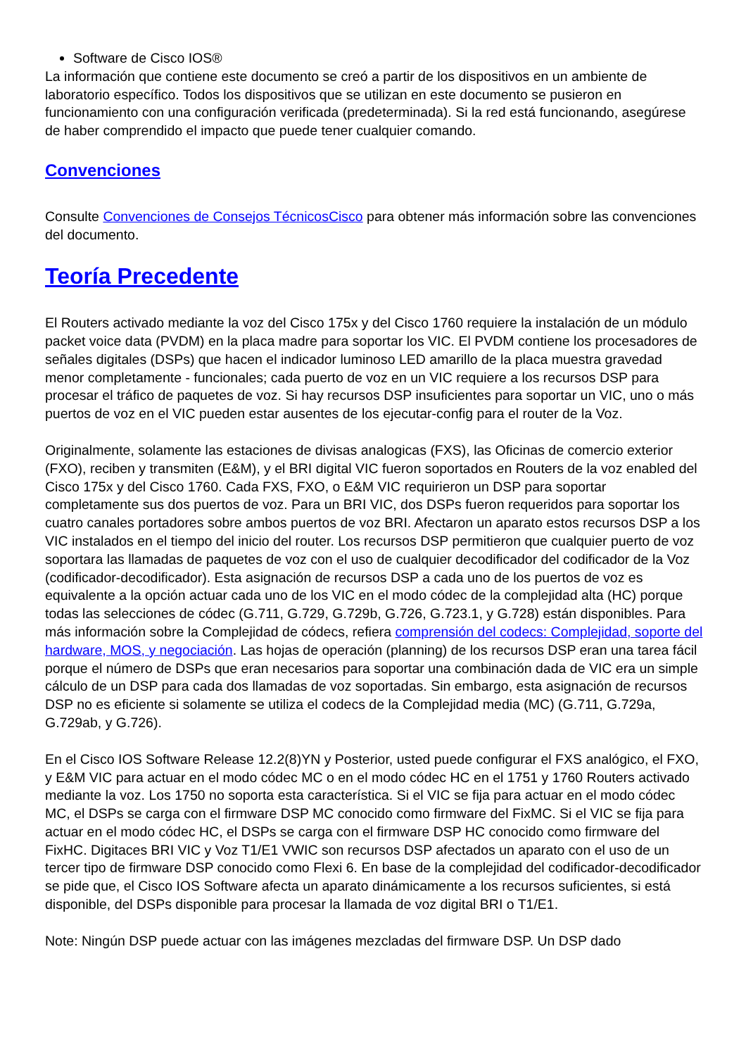Software de Cisco IOS®
La información que contiene este documento se creó a partir de los dispositivos en un ambiente de laboratorio específico. Todos los dispositivos que se utilizan en este documento se pusieron en funcionamiento con una configuración verificada (predeterminada). Si la red está funcionando, asegúrese de haber comprendido el impacto que puede tener cualquier comando.
Convenciones
Consulte Convenciones de Consejos TécnicosCisco para obtener más información sobre las convenciones del documento.
Teoría Precedente
El Routers activado mediante la voz del Cisco 175x y del Cisco 1760 requiere la instalación de un módulo packet voice data (PVDM) en la placa madre para soportar los VIC. El PVDM contiene los procesadores de señales digitales (DSPs) que hacen el indicador luminoso LED amarillo de la placa muestra gravedad menor completamente - funcionales; cada puerto de voz en un VIC requiere a los recursos DSP para procesar el tráfico de paquetes de voz. Si hay recursos DSP insuficientes para soportar un VIC, uno o más puertos de voz en el VIC pueden estar ausentes de los ejecutar-config para el router de la Voz.
Originalmente, solamente las estaciones de divisas analogicas (FXS), las Oficinas de comercio exterior (FXO), reciben y transmiten (E&M), y el BRI digital VIC fueron soportados en Routers de la voz enabled del Cisco 175x y del Cisco 1760. Cada FXS, FXO, o E&M VIC requirieron un DSP para soportar completamente sus dos puertos de voz. Para un BRI VIC, dos DSPs fueron requeridos para soportar los cuatro canales portadores sobre ambos puertos de voz BRI. Afectaron un aparato estos recursos DSP a los VIC instalados en el tiempo del inicio del router. Los recursos DSP permitieron que cualquier puerto de voz soportara las llamadas de paquetes de voz con el uso de cualquier decodificador del codificador de la Voz (codificador-decodificador). Esta asignación de recursos DSP a cada uno de los puertos de voz es equivalente a la opción actuar cada uno de los VIC en el modo códec de la complejidad alta (HC) porque todas las selecciones de códec (G.711, G.729, G.729b, G.726, G.723.1, y G.728) están disponibles. Para más información sobre la Complejidad de códecs, refiera comprensión del codecs: Complejidad, soporte del hardware, MOS, y negociación. Las hojas de operación (planning) de los recursos DSP eran una tarea fácil porque el número de DSPs que eran necesarios para soportar una combinación dada de VIC era un simple cálculo de un DSP para cada dos llamadas de voz soportadas. Sin embargo, esta asignación de recursos DSP no es eficiente si solamente se utiliza el codecs de la Complejidad media (MC) (G.711, G.729a, G.729ab, y G.726).
En el Cisco IOS Software Release 12.2(8)YN y Posterior, usted puede configurar el FXS analógico, el FXO, y E&M VIC para actuar en el modo códec MC o en el modo códec HC en el 1751 y 1760 Routers activado mediante la voz. Los 1750 no soporta esta característica. Si el VIC se fija para actuar en el modo códec MC, el DSPs se carga con el firmware DSP MC conocido como firmware del FixMC. Si el VIC se fija para actuar en el modo códec HC, el DSPs se carga con el firmware DSP HC conocido como firmware del FixHC. Digitaces BRI VIC y Voz T1/E1 VWIC son recursos DSP afectados un aparato con el uso de un tercer tipo de firmware DSP conocido como Flexi 6. En base de la complejidad del codificador-decodificador se pide que, el Cisco IOS Software afecta un aparato dinámicamente a los recursos suficientes, si está disponible, del DSPs disponible para procesar la llamada de voz digital BRI o T1/E1.
Note: Ningún DSP puede actuar con las imágenes mezcladas del firmware DSP. Un DSP dado